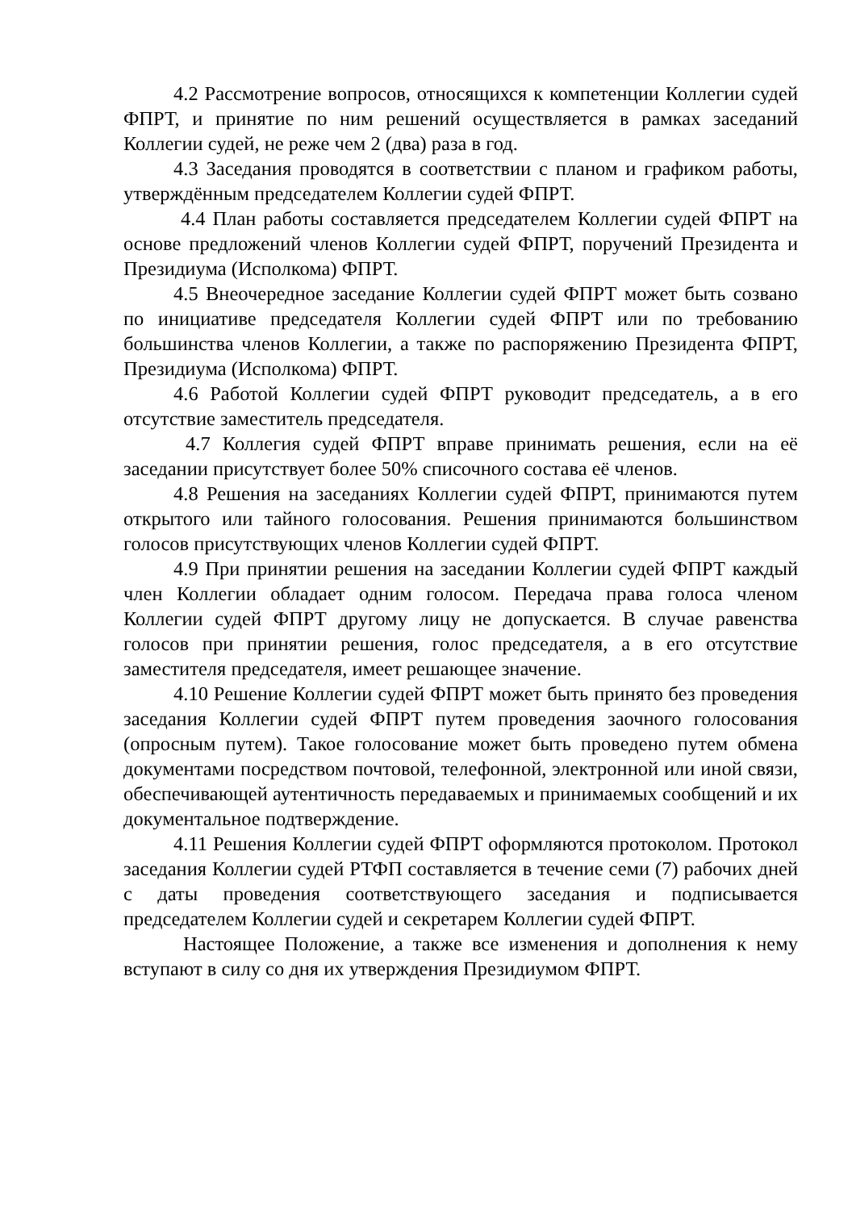4.2 Рассмотрение вопросов, относящихся к компетенции Коллегии судей ФПРТ, и принятие по ним решений осуществляется в рамках заседаний Коллегии судей, не реже чем 2 (два) раза в год.
4.3 Заседания проводятся в соответствии с планом и графиком работы, утверждённым председателем Коллегии судей ФПРТ.
4.4 План работы составляется председателем Коллегии судей ФПРТ на основе предложений членов Коллегии судей ФПРТ, поручений Президента и Президиума (Исполкома) ФПРТ.
4.5 Внеочередное заседание Коллегии судей ФПРТ может быть созвано по инициативе председателя Коллегии судей ФПРТ или по требованию большинства членов Коллегии, а также по распоряжению Президента ФПРТ, Президиума (Исполкома) ФПРТ.
4.6 Работой Коллегии судей ФПРТ руководит председатель, а в его отсутствие заместитель председателя.
4.7 Коллегия судей ФПРТ вправе принимать решения, если на её заседании присутствует более 50% списочного состава её членов.
4.8 Решения на заседаниях Коллегии судей ФПРТ, принимаются путем открытого или тайного голосования. Решения принимаются большинством голосов присутствующих членов Коллегии судей ФПРТ.
4.9 При принятии решения на заседании Коллегии судей ФПРТ каждый член Коллегии обладает одним голосом. Передача права голоса членом Коллегии судей ФПРТ другому лицу не допускается. В случае равенства голосов при принятии решения, голос председателя, а в его отсутствие заместителя председателя, имеет решающее значение.
4.10 Решение Коллегии судей ФПРТ может быть принято без проведения заседания Коллегии судей ФПРТ путем проведения заочного голосования (опросным путем). Такое голосование может быть проведено путем обмена документами посредством почтовой, телефонной, электронной или иной связи, обеспечивающей аутентичность передаваемых и принимаемых сообщений и их документальное подтверждение.
4.11 Решения Коллегии судей ФПРТ оформляются протоколом. Протокол заседания Коллегии судей РТФП составляется в течение семи (7) рабочих дней с даты проведения соответствующего заседания и подписывается председателем Коллегии судей и секретарем Коллегии судей ФПРТ.
Настоящее Положение, а также все изменения и дополнения к нему вступают в силу со дня их утверждения Президиумом ФПРТ.